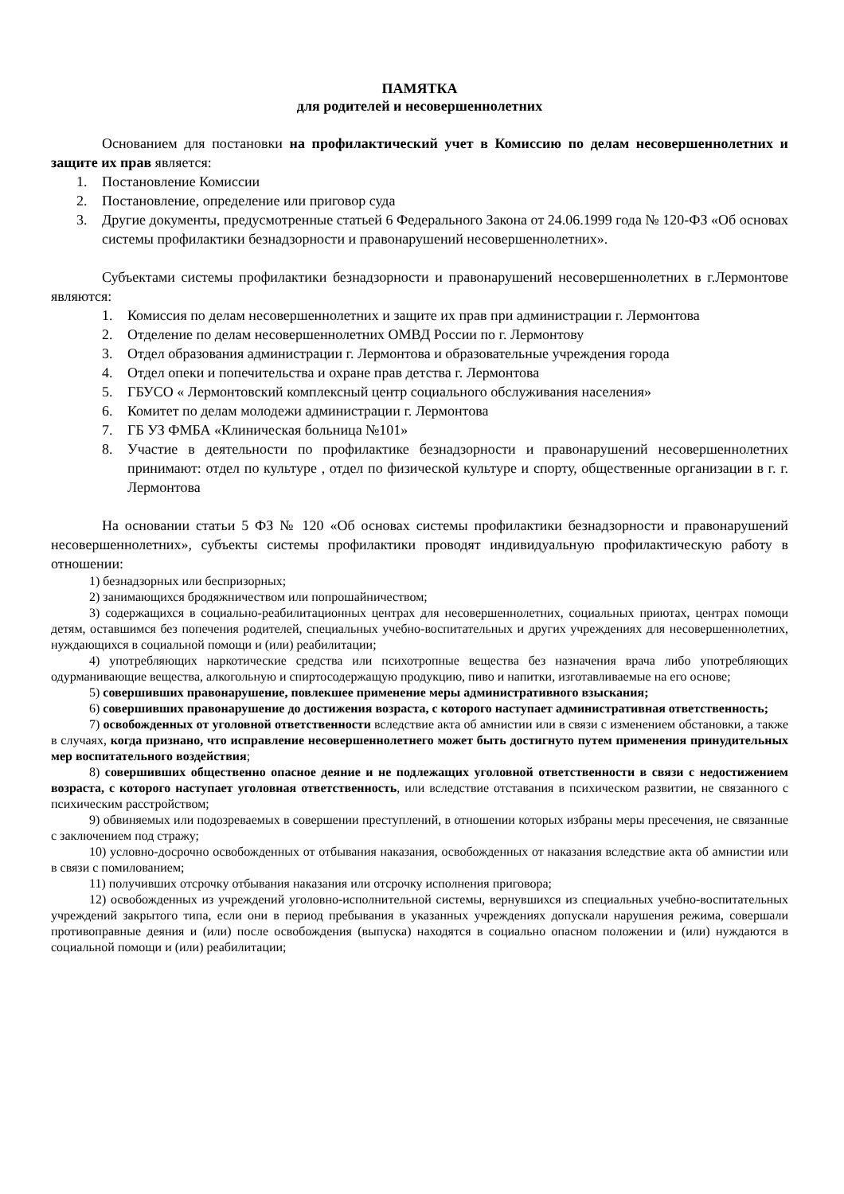ПАМЯТКА
для родителей и несовершеннолетних
Основанием для постановки на профилактический учет в Комиссию по делам несовершеннолетних и защите их прав является:
1. Постановление Комиссии
2. Постановление, определение или приговор суда
3. Другие документы, предусмотренные статьей 6 Федерального Закона от 24.06.1999 года № 120-ФЗ «Об основах системы профилактики безнадзорности и правонарушений несовершеннолетних».
Субъектами системы профилактики безнадзорности и правонарушений несовершеннолетних в г.Лермонтове являются:
1. Комиссия по делам несовершеннолетних и защите их прав при администрации г. Лермонтова
2. Отделение по делам несовершеннолетних ОМВД России по г. Лермонтову
3. Отдел образования администрации г. Лермонтова и образовательные учреждения города
4. Отдел опеки и попечительства и охране прав детства г. Лермонтова
5. ГБУСО « Лермонтовский комплексный центр социального обслуживания населения»
6. Комитет по делам молодежи администрации г. Лермонтова
7. ГБ УЗ ФМБА «Клиническая больница №101»
8. Участие в деятельности по профилактике безнадзорности и правонарушений несовершеннолетних принимают: отдел по культуре , отдел по физической культуре и спорту, общественные организации в г. г. Лермонтова
На основании статьи 5 ФЗ № 120 «Об основах системы профилактики безнадзорности и правонарушений несовершеннолетних», субъекты системы профилактики проводят индивидуальную профилактическую работу в отношении:
1) безнадзорных или беспризорных;
2) занимающихся бродяжничеством или попрошайничеством;
3) содержащихся в социально-реабилитационных центрах для несовершеннолетних, социальных приютах, центрах помощи детям, оставшимся без попечения родителей, специальных учебно-воспитательных и других учреждениях для несовершеннолетних, нуждающихся в социальной помощи и (или) реабилитации;
4) употребляющих наркотические средства или психотропные вещества без назначения врача либо употребляющих одурманивающие вещества, алкогольную и спиртосодержащую продукцию, пиво и напитки, изготавливаемые на его основе;
5) совершивших правонарушение, повлекшее применение меры административного взыскания;
6) совершивших правонарушение до достижения возраста, с которого наступает административная ответственность;
7) освобожденных от уголовной ответственности вследствие акта об амнистии или в связи с изменением обстановки, а также в случаях, когда признано, что исправление несовершеннолетнего может быть достигнуто путем применения принудительных мер воспитательного воздействия;
8) совершивших общественно опасное деяние и не подлежащих уголовной ответственности в связи с недостижением возраста, с которого наступает уголовная ответственность, или вследствие отставания в психическом развитии, не связанного с психическим расстройством;
9) обвиняемых или подозреваемых в совершении преступлений, в отношении которых избраны меры пресечения, не связанные с заключением под стражу;
10) условно-досрочно освобожденных от отбывания наказания, освобожденных от наказания вследствие акта об амнистии или в связи с помилованием;
11) получивших отсрочку отбывания наказания или отсрочку исполнения приговора;
12) освобожденных из учреждений уголовно-исполнительной системы, вернувшихся из специальных учебно-воспитательных учреждений закрытого типа, если они в период пребывания в указанных учреждениях допускали нарушения режима, совершали противоправные деяния и (или) после освобождения (выпуска) находятся в социально опасном положении и (или) нуждаются в социальной помощи и (или) реабилитации;